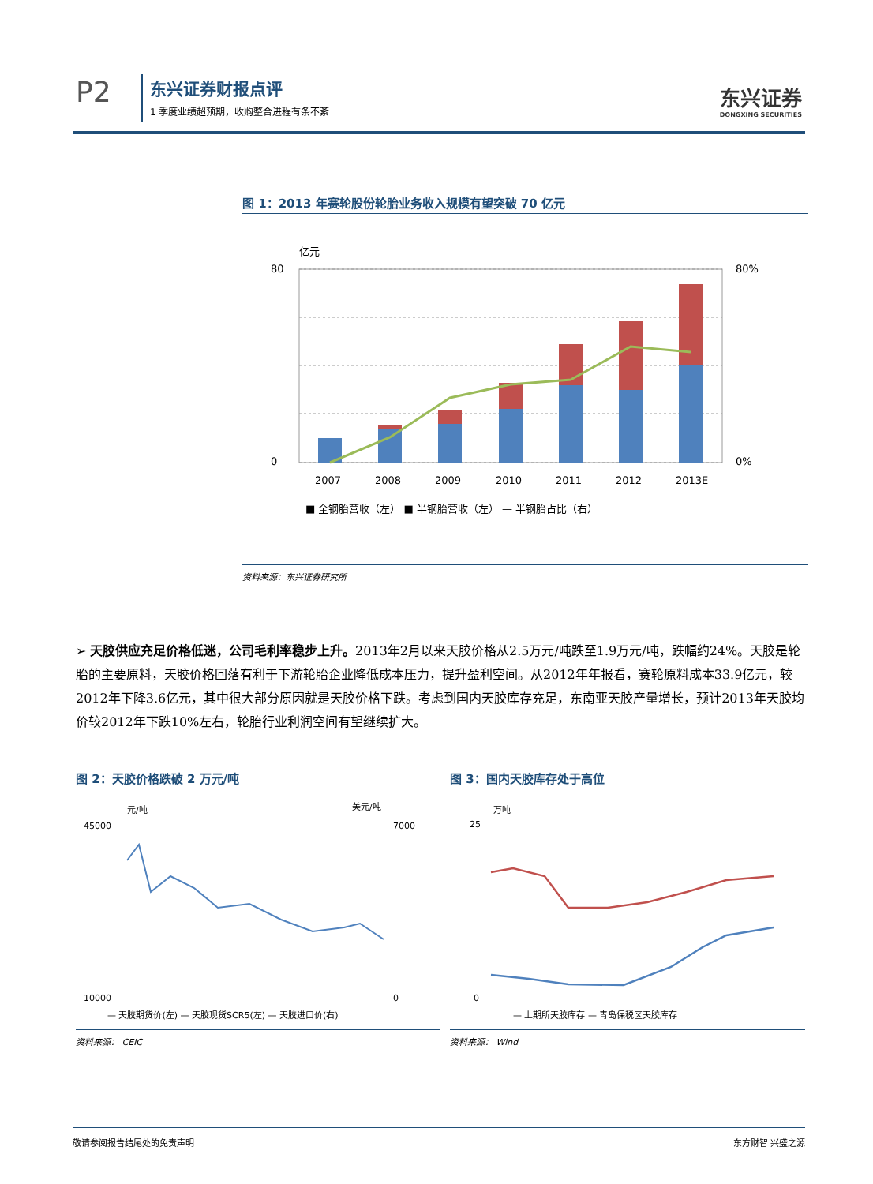P2 东兴证券财报点评
1 季度业绩超预期，收购整合进程有条不紊
东兴证券
DONGXING SECURITIES
图 1：2013 年赛轮股份轮胎业务收入规模有望突破 70 亿元
亿元
80
0
80%
0%
2007
2008
2009
2010
2011
2012
2013E
■ 全钢胎营收（左） ■ 半钢胎营收（左） — 半钢胎占比（右）
资料来源：东兴证券研究所
➢ 天胶供应充足价格低迷，公司毛利率稳步上升。2013年2月以来天胶价格从2.5万元/吨跌至1.9万元/吨，跌幅约24%。天胶是轮胎的主要原料，天胶价格回落有利于下游轮胎企业降低成本压力，提升盈利空间。从2012年年报看，赛轮原料成本33.9亿元，较2012年下降3.6亿元，其中很大部分原因就是天胶价格下跌。考虑到国内天胶库存充足，东南亚天胶产量增长，预计2013年天胶均价较2012年下跌10%左右，轮胎行业利润空间有望继续扩大。
图 2：天胶价格跌破 2 万元/吨
元/吨
美元/吨
45000
10000
7000
0
— 天胶期货价(左) — 天胶现货SCR5(左) — 天胶进口价(右)
资料来源： CEIC
图 3：国内天胶库存处于高位
万吨
25
0
— 上期所天胶库存 — 青岛保税区天胶库存
资料来源： Wind
敬请参阅报告结尾处的免责声明 东方财智 兴盛之源